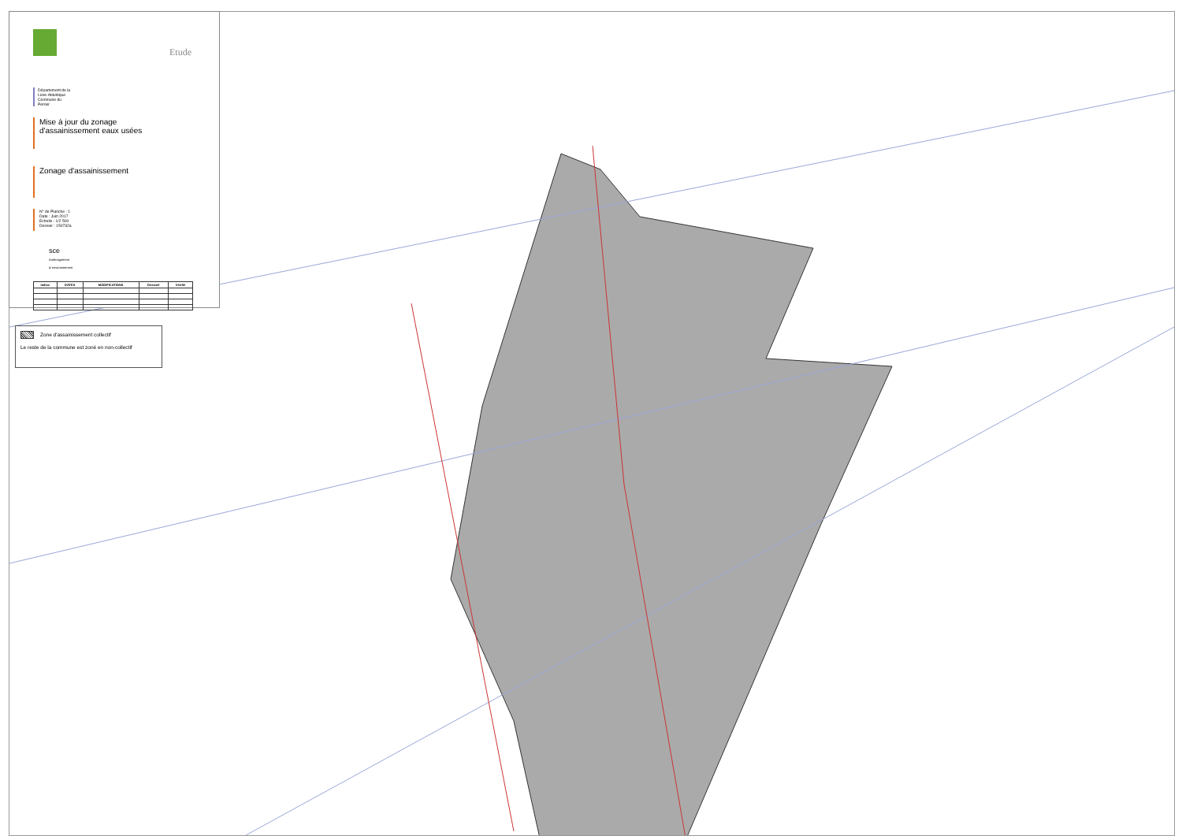Etude
Département de la
Loire-Atlantique
Commune du
Perrier
Mise à jour du zonage
d'assainissement eaux usées
Zonage d'assainissement
N° de Planche : 1
Date : Juin 2017
Echelle : 1/2 500
Dossier : 150732a
sce
Aménagement
& environnement
| Indice | DATES | MODIFICATIONS | Dessiné | Vérifié |
| --- | --- | --- | --- | --- |
Zone d'assainissement collectif
Le reste de la commune est zoné en non-collectif